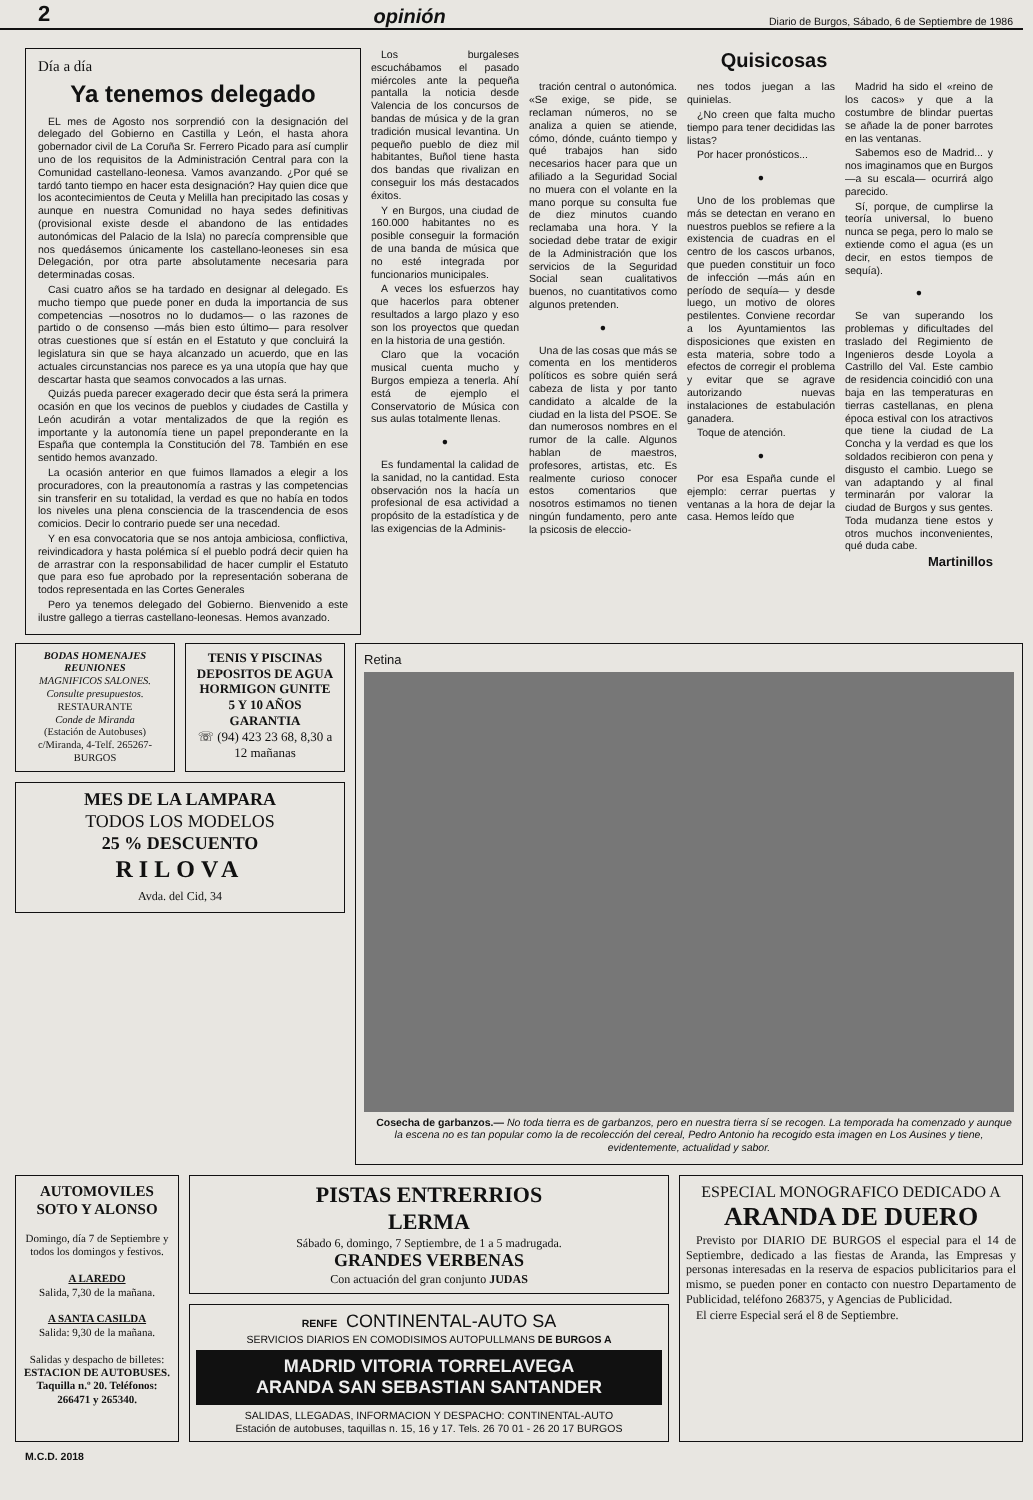2 opinión Diario de Burgos, Sábado, 6 de Septiembre de 1986
Día a día
Ya tenemos delegado
EL mes de Agosto nos sorprendió con la designación del delegado del Gobierno en Castilla y León, el hasta ahora gobernador civil de La Coruña Sr. Ferrero Picado para así cumplir uno de los requisitos de la Administración Central para con la Comunidad castellano-leonesa. Vamos avanzando. ¿Por qué se tardó tanto tiempo en hacer esta designación? Hay quien dice que los acontecimientos de Ceuta y Melilla han precipitado las cosas y aunque en nuestra Comunidad no haya sedes definitivas (provisional existe desde el abandono de las entidades autonómicas del Palacio de la Isla) no parecía comprensible que nos quedásemos únicamente los castellano-leoneses sin esa Delegación, por otra parte absolutamente necesaria para determinadas cosas.
Casi cuatro años se ha tardado en designar al delegado. Es mucho tiempo que puede poner en duda la importancia de sus competencias —nosotros no lo dudamos— o las razones de partido o de consenso —más bien esto último— para resolver otras cuestiones que sí están en el Estatuto y que concluirá la legislatura sin que se haya alcanzado un acuerdo, que en las actuales circunstancias nos parece es ya una utopía que hay que descartar hasta que seamos convocados a las urnas.
Quizás pueda parecer exagerado decir que ésta será la primera ocasión en que los vecinos de pueblos y ciudades de Castilla y León acudirán a votar mentalizados de que la región es importante y la autonomía tiene un papel preponderante en la España que contempla la Constitución del 78. También en ese sentido hemos avanzado.
La ocasión anterior en que fuimos llamados a elegir a los procuradores, con la preautonomía a rastras y las competencias sin transferir en su totalidad, la verdad es que no había en todos los niveles una plena consciencia de la trascendencia de esos comicios. Decir lo contrario puede ser una necedad.
Y en esa convocatoria que se nos antoja ambiciosa, conflictiva, reivindicadora y hasta polémica sí el pueblo podrá decir quien ha de arrastrar con la responsabilidad de hacer cumplir el Estatuto que para eso fue aprobado por la representación soberana de todos representada en las Cortes Generales
Pero ya tenemos delegado del Gobierno. Bienvenido a este ilustre gallego a tierras castellano-leonesas. Hemos avanzado.
Los burgaleses escuchábamos el pasado miércoles ante la pequeña pantalla la noticia desde Valencia de los concursos de bandas de música y de la gran tradición musical levantina. Un pequeño pueblo de diez mil habitantes, Buñol tiene hasta dos bandas que rivalizan en conseguir los más destacados éxitos.
Y en Burgos, una ciudad de 160.000 habitantes no es posible conseguir la formación de una banda de música que no esté integrada por funcionarios municipales.
A veces los esfuerzos hay que hacerlos para obtener resultados a largo plazo y eso son los proyectos que quedan en la historia de una gestión.
Claro que la vocación musical cuenta mucho y Burgos empieza a tenerla. Ahí está de ejemplo el Conservatorio de Música con sus aulas totalmente llenas.
●
Es fundamental la calidad de la sanidad, no la cantidad. Esta observación nos la hacía un profesional de esa actividad a propósito de la estadística y de las exigencias de la Adminis-
Quisicosas
tración central o autonómica. «Se exige, se pide, se reclaman números, no se analiza a quien se atiende, cómo, dónde, cuánto tiempo y qué trabajos han sido necesarios hacer para que un afiliado a la Seguridad Social no muera con el volante en la mano porque su consulta fue de diez minutos cuando reclamaba una hora. Y la sociedad debe tratar de exigir de la Administración que los servicios de la Seguridad Social sean cualitativos buenos, no cuantitativos como algunos pretenden.
●
Una de las cosas que más se comenta en los mentideros políticos es sobre quién será cabeza de lista y por tanto candidato a alcalde de la ciudad en la lista del PSOE. Se dan numerosos nombres en el rumor de la calle. Algunos hablan de maestros, profesores, artistas, etc. Es realmente curioso conocer estos comentarios que nosotros estimamos no tienen ningún fundamento, pero ante la psicosis de eleccio-
nes todos juegan a las quinielas.
¿No creen que falta mucho tiempo para tener decididas las listas?
Por hacer pronósticos...
●
Uno de los problemas que más se detectan en verano en nuestros pueblos se refiere a la existencia de cuadras en el centro de los cascos urbanos, que pueden constituir un foco de infección —más aún en período de sequía— y desde luego, un motivo de olores pestilentes. Conviene recordar a los Ayuntamientos las disposiciones que existen en esta materia, sobre todo a efectos de corregir el problema y evitar que se agrave autorizando nuevas instalaciones de estabulación ganadera.
Toque de atención.
●
Por esa España cunde el ejemplo: cerrar puertas y ventanas a la hora de dejar la casa. Hemos leído que
Madrid ha sido el «reino de los cacos» y que a la costumbre de blindar puertas se añade la de poner barrotes en las ventanas.
Sabemos eso de Madrid... y nos imaginamos que en Burgos —a su escala— ocurrirá algo parecido.
Sí, porque, de cumplirse la teoría universal, lo bueno nunca se pega, pero lo malo se extiende como el agua (es un decir, en estos tiempos de sequía).
●
Se van superando los problemas y dificultades del traslado del Regimiento de Ingenieros desde Loyola a Castrillo del Val. Este cambio de residencia coincidió con una baja en las temperaturas en tierras castellanas, en plena época estival con los atractivos que tiene la ciudad de La Concha y la verdad es que los soldados recibieron con pena y disgusto el cambio. Luego se van adaptando y al final terminarán por valorar la ciudad de Burgos y sus gentes. Toda mudanza tiene estos y otros muchos inconvenientes, qué duda cabe.
Martinillos
BODAS HOMENAJES REUNIONES
MAGNIFICOS SALONES. Consulte presupuestos.
RESTAURANTE
Conde de Miranda
(Estación de Autobuses)
c/Miranda, 4-Telf. 265267-BURGOS
TENIS Y PISCINAS
DEPOSITOS DE AGUA
HORMIGON GUNITE
5 Y 10 AÑOS GARANTIA
☏ (94) 423 23 68, 8,30 a 12 mañanas
MES DE LA LAMPARA
TODOS LOS MODELOS
25 % DESCUENTO
RILOVA
Avda. del Cid, 34
Retina
Cosecha de garbanzos.— No toda tierra es de garbanzos, pero en nuestra tierra sí se recogen. La temporada ha comenzado y aunque la escena no es tan popular como la de recolección del cereal, Pedro Antonio ha recogido esta imagen en Los Ausines y tiene, evidentemente, actualidad y sabor.
AUTOMOVILES SOTO Y ALONSO
Domingo, día 7 de Septiembre y todos los domingos y festivos.
A LAREDO
Salida, 7,30 de la mañana.
A SANTA CASILDA
Salida: 9,30 de la mañana.
Salidas y despacho de billetes: ESTACION DE AUTOBUSES. Taquilla n.º 20. Teléfonos: 266471 y 265340.
PISTAS ENTRERRIOS
LERMA
Sábado 6, domingo, 7 Septiembre, de 1 a 5 madrugada.
GRANDES VERBENAS
Con actuación del gran conjunto JUDAS
RENFE CONTINENTAL-AUTO SA
SERVICIOS DIARIOS EN COMODISIMOS AUTOPULLMANS DE BURGOS A
MADRID VITORIA TORRELAVEGA
ARANDA SAN SEBASTIAN SANTANDER
SALIDAS, LLEGADAS, INFORMACION Y DESPACHO: CONTINENTAL-AUTO
Estación de autobuses, taquillas n. 15, 16 y 17. Tels. 26 70 01 - 26 20 17 BURGOS
ESPECIAL MONOGRAFICO DEDICADO A
ARANDA DE DUERO
Previsto por DIARIO DE BURGOS el especial para el 14 de Septiembre, dedicado a las fiestas de Aranda, las Empresas y personas interesadas en la reserva de espacios publicitarios para el mismo, se pueden poner en contacto con nuestro Departamento de Publicidad, teléfono 268375, y Agencias de Publicidad.
El cierre Especial será el 8 de Septiembre.
M.C.D. 2018